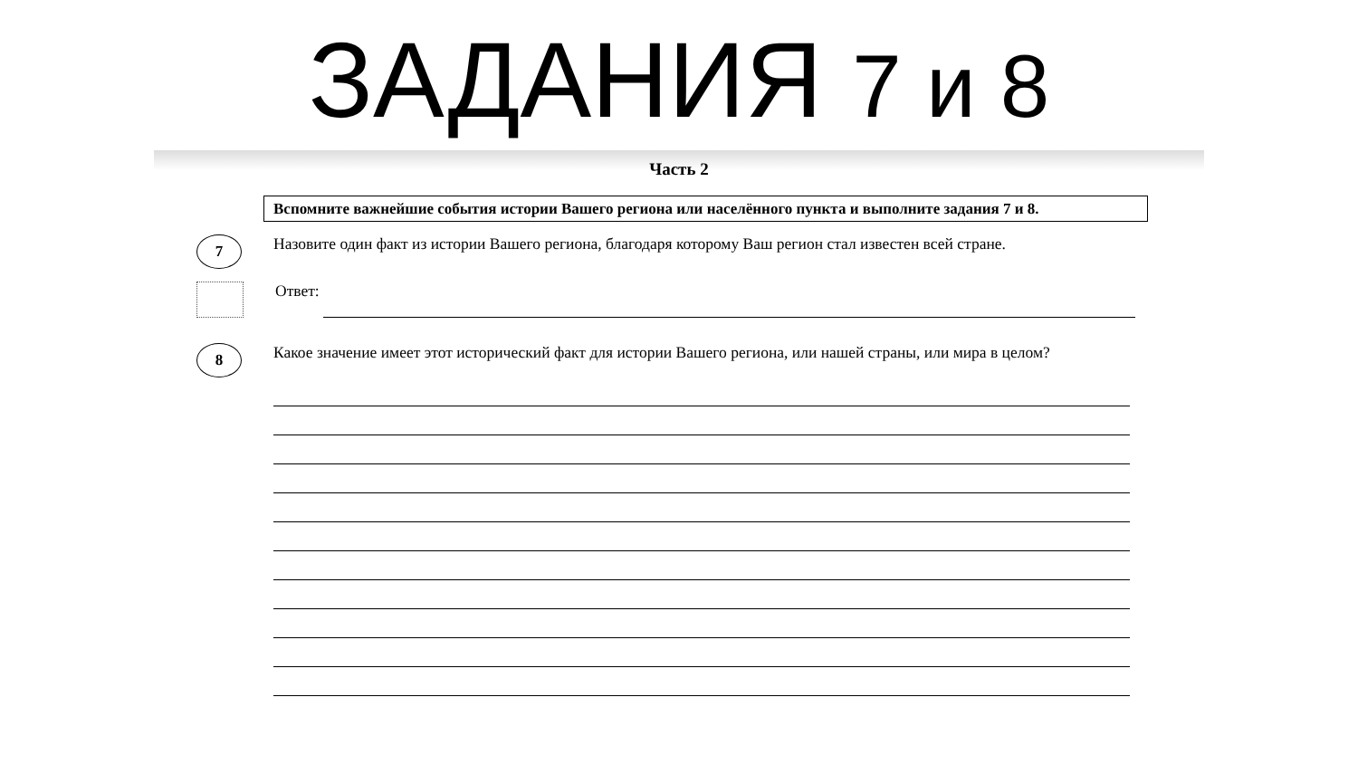ЗАДАНИЯ 7 и 8
Часть 2
Вспомните важнейшие события истории Вашего региона или населённого пункта и выполните задания 7 и 8.
7
Назовите один факт из истории Вашего региона, благодаря которому Ваш регион стал известен всей стране.
Ответ:
8
Какое значение имеет этот исторический факт для истории Вашего региона, или нашей страны, или мира в целом?